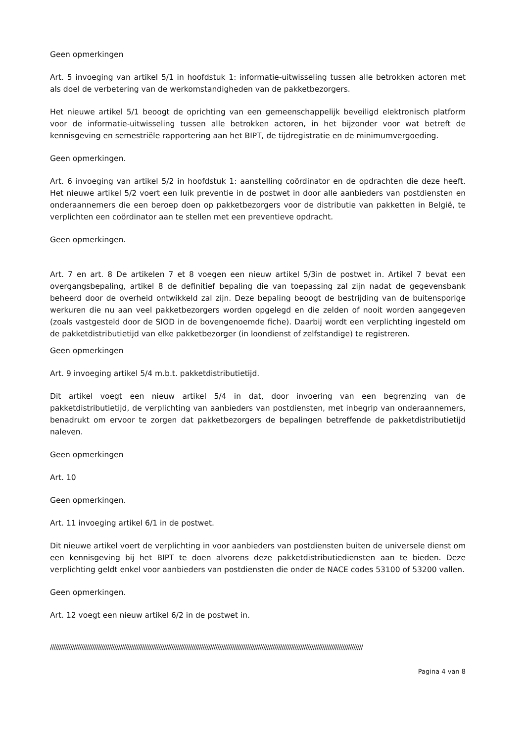Geen opmerkingen
Art. 5 invoeging van artikel 5/1 in hoofdstuk 1: informatie-uitwisseling tussen alle betrokken actoren met als doel de verbetering van de werkomstandigheden van de pakketbezorgers.
Het nieuwe artikel 5/1 beoogt de oprichting van een gemeenschappelijk beveiligd elektronisch platform voor de informatie-uitwisseling tussen alle betrokken actoren, in het bijzonder voor wat betreft de kennisgeving en semestriële rapportering aan het BIPT, de tijdregistratie en de minimumvergoeding.
Geen opmerkingen.
Art. 6 invoeging van artikel 5/2 in hoofdstuk 1: aanstelling coördinator en de opdrachten die deze heeft. Het nieuwe artikel 5/2 voert een luik preventie in de postwet in door alle aanbieders van postdiensten en onderaannemers die een beroep doen op pakketbezorgers voor de distributie van pakketten in België, te verplichten een coördinator aan te stellen met een preventieve opdracht.
Geen opmerkingen.
Art. 7 en art. 8 De artikelen 7 et 8 voegen een nieuw artikel 5/3in de postwet in. Artikel 7 bevat een overgangsbepaling, artikel 8 de definitief bepaling die van toepassing zal zijn nadat de gegevensbank beheerd door de overheid ontwikkeld zal zijn. Deze bepaling beoogt de bestrijding van de buitensporige werkuren die nu aan veel pakketbezorgers worden opgelegd en die zelden of nooit worden aangegeven (zoals vastgesteld door de SIOD in de bovengenoemde fiche). Daarbij wordt een verplichting ingesteld om de pakketdistributietijd van elke pakketbezorger (in loondienst of zelfstandige) te registreren.
Geen opmerkingen
Art. 9 invoeging artikel 5/4 m.b.t. pakketdistributietijd.
Dit artikel voegt een nieuw artikel 5/4 in dat, door invoering van een begrenzing van de pakketdistributietijd, de verplichting van aanbieders van postdiensten, met inbegrip van onderaannemers, benadrukt om ervoor te zorgen dat pakketbezorgers de bepalingen betreffende de pakketdistributietijd naleven.
Geen opmerkingen
Art. 10
Geen opmerkingen.
Art. 11 invoeging artikel 6/1 in de postwet.
Dit nieuwe artikel voert de verplichting in voor aanbieders van postdiensten buiten de universele dienst om een kennisgeving bij het BIPT te doen alvorens deze pakketdistributiediensten aan te bieden. Deze verplichting geldt enkel voor aanbieders van postdiensten die onder de NACE codes 53100 of 53200 vallen.
Geen opmerkingen.
Art. 12 voegt een nieuw artikel 6/2 in de postwet in.
//////////////////////////////////////////////////////////////////////////////////////////////////////////////////////////////////////////////////////////////////////////
Pagina 4 van 8